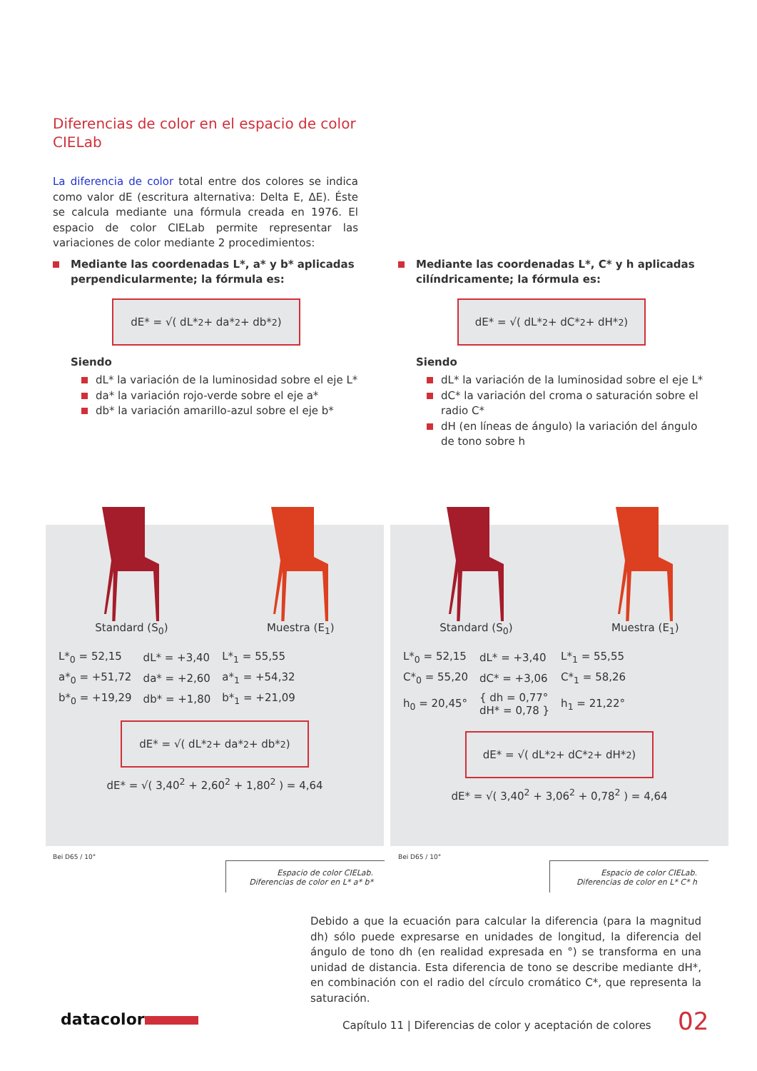Diferencias de color en el espacio de color CIELab
La diferencia de color total entre dos colores se indica como valor dE (escritura alternativa: Delta E, ΔE). Éste se calcula mediante una fórmula creada en 1976. El espacio de color CIELab permite representar las variaciones de color mediante 2 procedimientos:
Mediante las coordenadas L*, a* y b* aplicadas perpendicularmente; la fórmula es:
dE* = √( dL*<sup>2</sup> + da*<sup>2</sup> + db*<sup>2</sup> )
Siendo
dL* la variación de la luminosidad sobre el eje L*
da* la variación rojo-verde sobre el eje a*
db* la variación amarillo-azul sobre el eje b*
Mediante las coordenadas L*, C* y h aplicadas cilíndricamente; la fórmula es:
dE* = √( dL*<sup>2</sup> + dC*<sup>2</sup> + dH*<sup>2</sup> )
Siendo
dL* la variación de la luminosidad sobre el eje L*
dC* la variación del croma o saturación sobre el radio C*
dH (en líneas de ángulo) la variación del ángulo de tono sobre h
Standard (S<sub>0</sub>) Muestra (E<sub>1</sub>)
| L*<sub>0</sub> = 52,15 | dL* = +3,40 | L*<sub>1</sub> = 55,55 |
| a*<sub>0</sub> = +51,72 | da* = +2,60 | a*<sub>1</sub> = +54,32 |
| b*<sub>0</sub> = +19,29 | db* = +1,80 | b*<sub>1</sub> = +21,09 |
dE* = √( dL*<sup>2</sup> + da*<sup>2</sup> + db*<sup>2</sup> )
dE* = √( 3,40<sup>2</sup> + 2,60<sup>2</sup> + 1,80<sup>2</sup> ) = 4,64
Standard (S<sub>0</sub>) Muestra (E<sub>1</sub>)
| L*<sub>0</sub> = 52,15 | dL* = +3,40 | L*<sub>1</sub> = 55,55 |
| C*<sub>0</sub> = 55,20 | dC* = +3,06 | C*<sub>1</sub> = 58,26 |
| h<sub>0</sub> = 20,45° | { dh = 0,77° dH* = 0,78 } | h<sub>1</sub> = 21,22° |
dE* = √( dL*<sup>2</sup> + dC*<sup>2</sup> + dH*<sup>2</sup> )
dE* = √( 3,40<sup>2</sup> + 3,06<sup>2</sup> + 0,78<sup>2</sup> ) = 4,64
Bei D65 / 10°
Espacio de color CIELab.
Diferencias de color en L* a* b*
Bei D65 / 10°
Espacio de color CIELab.
Diferencias de color en L* C* h
Debido a que la ecuación para calcular la diferencia (para la magnitud dh) sólo puede expresarse en unidades de longitud, la diferencia del ángulo de tono dh (en realidad expresada en °) se transforma en una unidad de distancia. Esta diferencia de tono se describe mediante dH*, en combinación con el radio del círculo cromático C*, que representa la saturación.
datacolor
Capítulo 11 | Diferencias de color y aceptación de colores
02